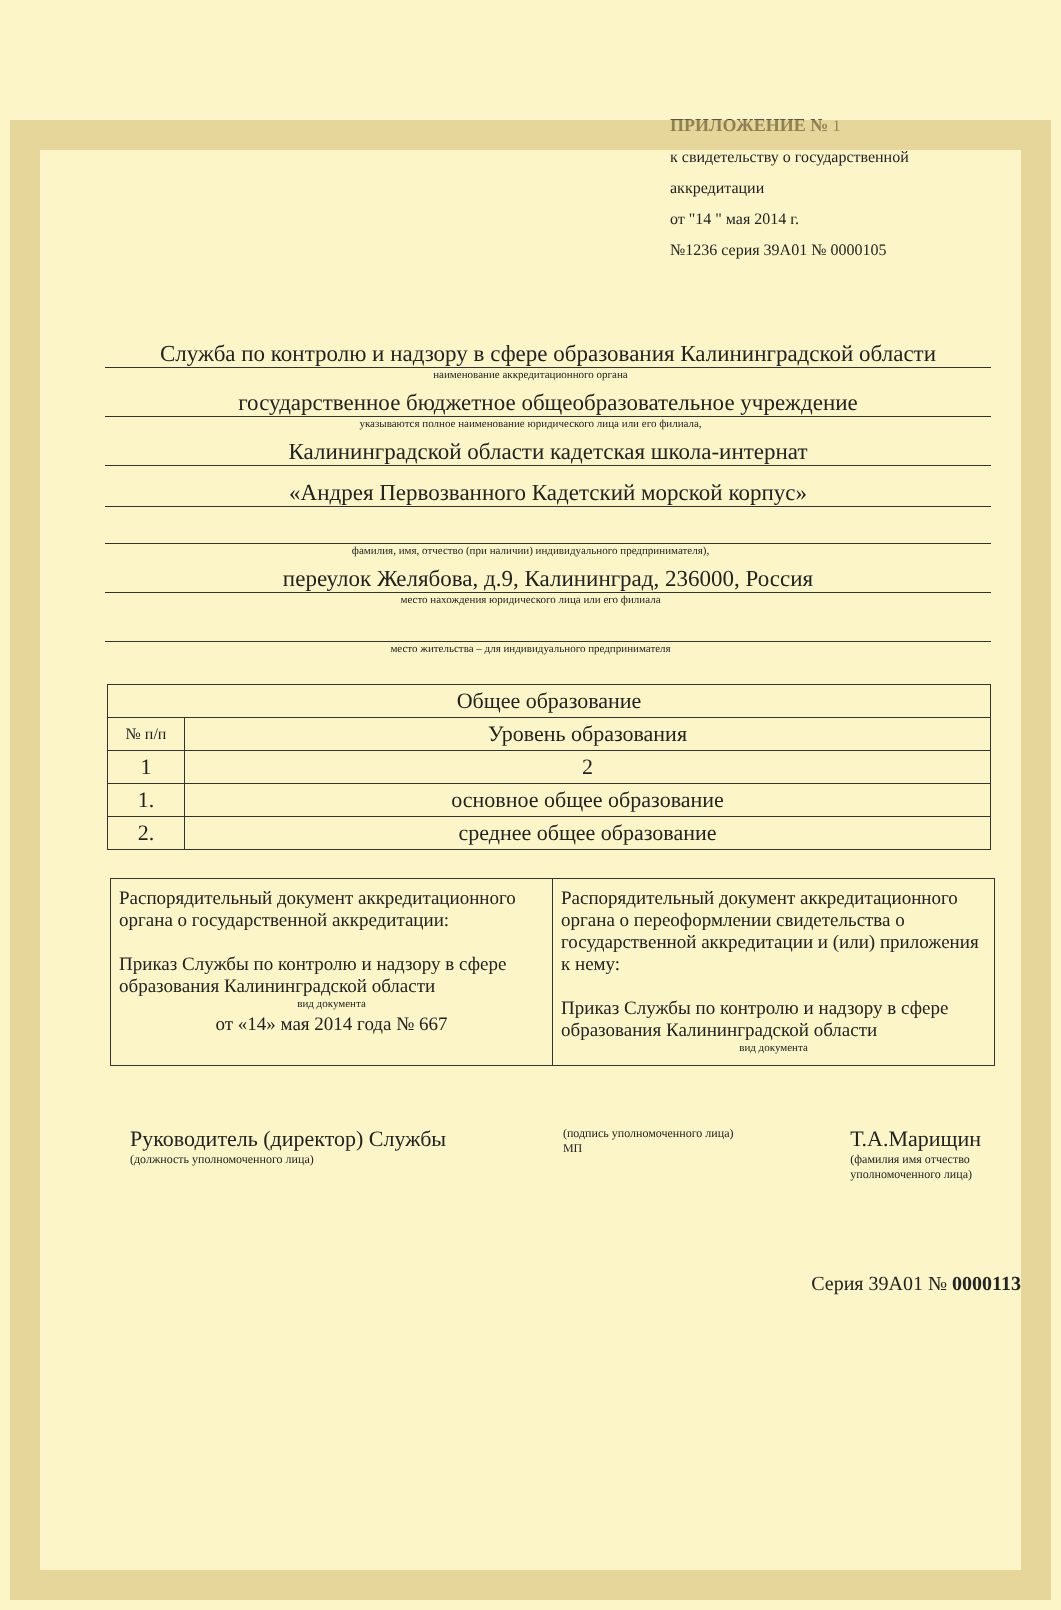ПРИЛОЖЕНИЕ № 1
к свидетельству о государственной
аккредитации
от "14 " мая 2014 г.
№1236 серия 39А01 № 0000105
Служба по контролю и надзору в сфере образования Калининградской области
наименование аккредитационного органа
государственное бюджетное общеобразовательное учреждение
указываются полное наименование юридического лица или его филиала,
Калининградской области кадетская школа-интернат
«Андрея Первозванного Кадетский морской корпус»
фамилия, имя, отчество (при наличии) индивидуального предпринимателя),
переулок Желябова, д.9, Калининград, 236000, Россия
место нахождения юридического лица или его филиала
место жительства – для индивидуального предпринимателя
| Общее образование | |
| --- | --- |
| № п/п | Уровень образования |
| 1 | 2 |
| 1. | основное общее образование |
| 2. | среднее общее образование |
| Распорядительный документ аккредитационного органа о государственной аккредитации: Приказ Службы по контролю и надзору в сфере образования Калининградской области вид документа от «14» мая 2014 года № 667 | Распорядительный документ аккредитационного органа о переоформлении свидетельства о государственной аккредитации и (или) приложения к нему: Приказ Службы по контролю и надзору в сфере образования Калининградской области вид документа |
Руководитель (директор) Службы
(должность уполномоченного лица)
(подпись уполномоченного лица)
МП
Т.А.Марищин
(фамилия имя отчество
уполномоченного лица)
Серия 39А01 № 0000113